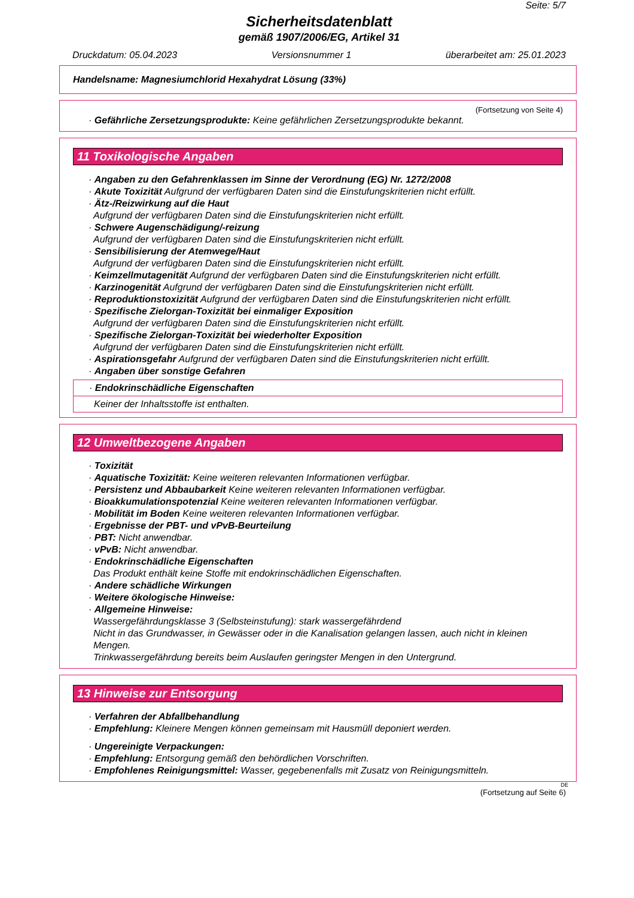Seite: 5/7
Sicherheitsdatenblatt
gemäß 1907/2006/EG, Artikel 31
Druckdatum: 05.04.2023 Versionsnummer 1 überarbeitet am: 25.01.2023
Handelsname: Magnesiumchlorid Hexahydrat Lösung (33%)
(Fortsetzung von Seite 4)
· Gefährliche Zersetzungsprodukte: Keine gefährlichen Zersetzungsprodukte bekannt.
11 Toxikologische Angaben
· Angaben zu den Gefahrenklassen im Sinne der Verordnung (EG) Nr. 1272/2008
· Akute Toxizität Aufgrund der verfügbaren Daten sind die Einstufungskriterien nicht erfüllt.
· Ätz-/Reizwirkung auf die Haut
Aufgrund der verfügbaren Daten sind die Einstufungskriterien nicht erfüllt.
· Schwere Augenschädigung/-reizung
Aufgrund der verfügbaren Daten sind die Einstufungskriterien nicht erfüllt.
· Sensibilisierung der Atemwege/Haut
Aufgrund der verfügbaren Daten sind die Einstufungskriterien nicht erfüllt.
· Keimzellmutagenität Aufgrund der verfügbaren Daten sind die Einstufungskriterien nicht erfüllt.
· Karzinogenität Aufgrund der verfügbaren Daten sind die Einstufungskriterien nicht erfüllt.
· Reproduktionstoxizität Aufgrund der verfügbaren Daten sind die Einstufungskriterien nicht erfüllt.
· Spezifische Zielorgan-Toxizität bei einmaliger Exposition
Aufgrund der verfügbaren Daten sind die Einstufungskriterien nicht erfüllt.
· Spezifische Zielorgan-Toxizität bei wiederholter Exposition
Aufgrund der verfügbaren Daten sind die Einstufungskriterien nicht erfüllt.
· Aspirationsgefahr Aufgrund der verfügbaren Daten sind die Einstufungskriterien nicht erfüllt.
· Angaben über sonstige Gefahren
· Endokrinschädliche Eigenschaften
Keiner der Inhaltsstoffe ist enthalten.
12 Umweltbezogene Angaben
· Toxizität
· Aquatische Toxizität: Keine weiteren relevanten Informationen verfügbar.
· Persistenz und Abbaubarkeit Keine weiteren relevanten Informationen verfügbar.
· Bioakkumulationspotenzial Keine weiteren relevanten Informationen verfügbar.
· Mobilität im Boden Keine weiteren relevanten Informationen verfügbar.
· Ergebnisse der PBT- und vPvB-Beurteilung
· PBT: Nicht anwendbar.
· vPvB: Nicht anwendbar.
· Endokrinschädliche Eigenschaften
Das Produkt enthält keine Stoffe mit endokrinschädlichen Eigenschaften.
· Andere schädliche Wirkungen
· Weitere ökologische Hinweise:
· Allgemeine Hinweise:
Wassergefährdungsklasse 3 (Selbsteinstufung): stark wassergefährdend
Nicht in das Grundwasser, in Gewässer oder in die Kanalisation gelangen lassen, auch nicht in kleinen Mengen.
Trinkwassergefährdung bereits beim Auslaufen geringster Mengen in den Untergrund.
13 Hinweise zur Entsorgung
· Verfahren der Abfallbehandlung
· Empfehlung: Kleinere Mengen können gemeinsam mit Hausmüll deponiert werden.
· Ungereinigte Verpackungen:
· Empfehlung: Entsorgung gemäß den behördlichen Vorschriften.
· Empfohlenes Reinigungsmittel: Wasser, gegebenenfalls mit Zusatz von Reinigungsmitteln.
DE
(Fortsetzung auf Seite 6)